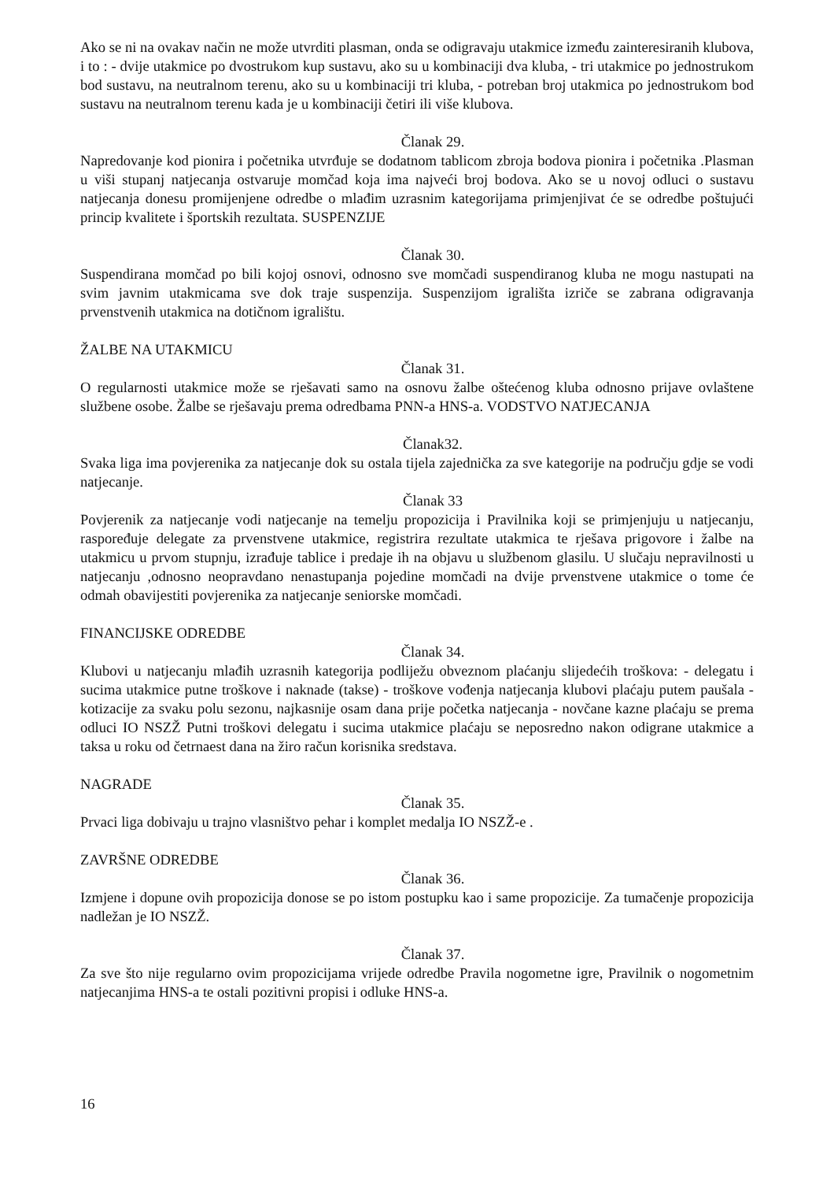Ako se ni na ovakav način ne može utvrditi plasman, onda se odigravaju utakmice između zainteresiranih klubova, i to : - dvije utakmice po dvostrukom kup sustavu, ako su u kombinaciji dva kluba, - tri utakmice po jednostrukom bod sustavu, na neutralnom terenu, ako su u kombinaciji tri kluba, - potreban broj utakmica po jednostrukom bod sustavu na neutralnom terenu kada je u kombinaciji četiri ili više klubova.
Članak 29.
Napredovanje kod pionira i početnika utvrđuje se dodatnom tablicom zbroja bodova pionira i početnika .Plasman u viši stupanj natjecanja ostvaruje momčad koja ima najveći broj bodova. Ako se u novoj odluci o sustavu natjecanja donesu promijenjene odredbe o mlađim uzrasnim kategorijama primjenjivat će se odredbe poštujući princip kvalitete i športskih rezultata. SUSPENZIJE
Članak 30.
Suspendirana momčad po bili kojoj osnovi, odnosno sve momčadi suspendiranog kluba ne mogu nastupati na svim javnim utakmicama sve dok traje suspenzija. Suspenzijom igrališta izriče se zabrana odigravanja prvenstvenih utakmica na dotičnom igralištu.
ŽALBE NA UTAKMICU
Članak 31.
O regularnosti utakmice može se rješavati samo na osnovu žalbe oštećenog kluba odnosno prijave ovlaštene službene osobe. Žalbe se rješavaju prema odredbama PNN-a HNS-a. VODSTVO NATJECANJA
Članak32.
Svaka liga ima povjerenika za natjecanje dok su ostala tijela zajednička za sve kategorije na području gdje se vodi natjecanje.
Članak 33
Povjerenik za natjecanje vodi natjecanje na temelju propozicija i Pravilnika koji se primjenjuju u natjecanju, raspoređuje delegate za prvenstvene utakmice, registrira rezultate utakmica te rješava prigovore i žalbe na utakmicu u prvom stupnju, izrađuje tablice i predaje ih na objavu u službenom glasilu. U slučaju nepravilnosti u natjecanju ,odnosno neopravdano nenastupanja pojedine momčadi na dvije prvenstvene utakmice o tome će odmah obavijestiti povjerenika za natjecanje seniorske momčadi.
FINANCIJSKE ODREDBE
Članak 34.
Klubovi u natjecanju mlađih uzrasnih kategorija podliježu obveznom plaćanju slijedećih troškova: - delegatu i sucima utakmice putne troškove i naknade (takse) - troškove vođenja natjecanja klubovi plaćaju putem paušala - kotizacije za svaku polu sezonu, najkasnije osam dana prije početka natjecanja - novčane kazne plaćaju se prema odluci IO NSZŽ Putni troškovi delegatu i sucima utakmice plaćaju se neposredno nakon odigrane utakmice a taksa u roku od četrnaest dana na žiro račun korisnika sredstava.
NAGRADE
Članak 35.
Prvaci liga dobivaju u trajno vlasništvo pehar i komplet medalja IO NSZŽ-e .
ZAVRŠNE ODREDBE
Članak 36.
Izmjene i dopune ovih propozicija donose se po istom postupku kao i same propozicije. Za tumačenje propozicija nadležan je IO NSZŽ.
Članak 37.
Za sve što nije regularno ovim propozicijama vrijede odredbe Pravila nogometne igre, Pravilnik o nogometnim natjecanjima HNS-a te ostali pozitivni propisi i odluke HNS-a.
16